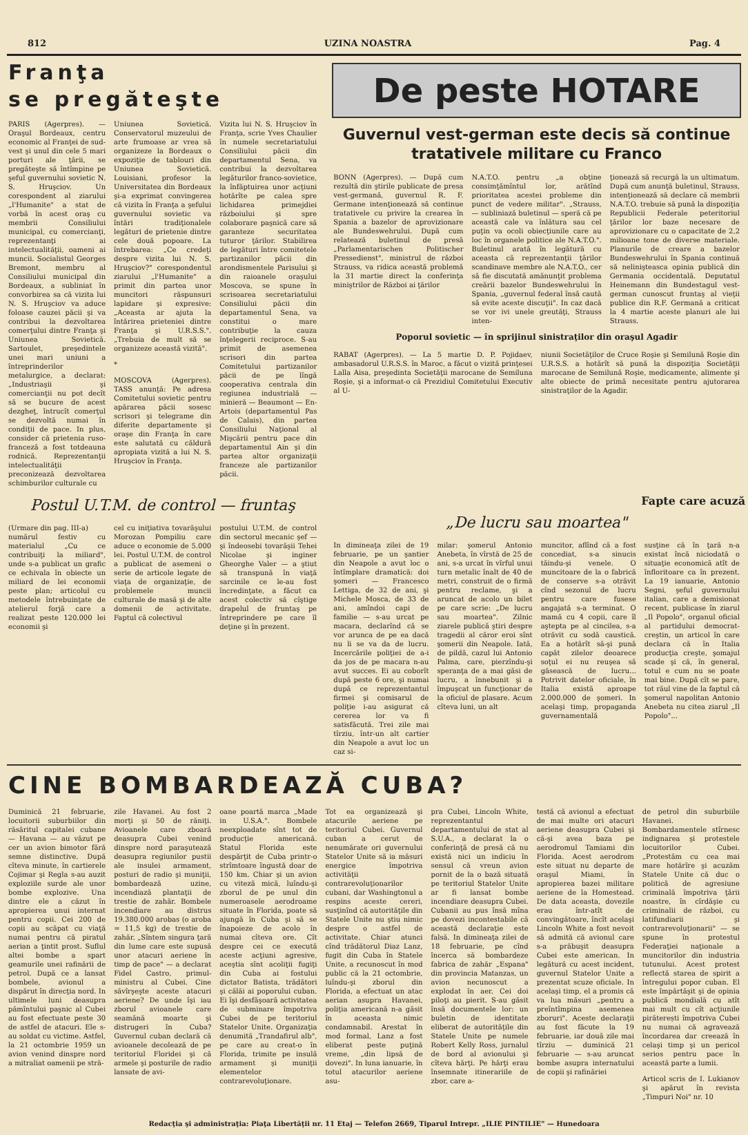812 UZINA NOASTRA Pag. 4
Franţa
se pregăteşte
PARIS (Agerpres). — Oraşul Bordeaux, centru economic al Franţei de sud-vest şi unul din cele 5 mari porturi ale ţării, se pregăteşte să întîmpine pe şeful guvernului sovietic N. S. Hruşciov. Un corespondent al ziarului „l'Humanite" a stat de vorbă în acest oraş cu membrii Consiliului municipal, cu comercianţi, reprezentanţi ai intelectualităţii, oameni ai muncii. Socialistul Georges Bremont, membru al Consiliului municipal din Bordeaux, a subliniat în convorbirea sa că vizita lui N. S. Hruşciov va aduce foloase cauzei păcii şi va contribui la dezvoltarea comerţului dintre Franţa şi Uniunea Sovietică. Sartoulet, preşedintele unei mari uniuni a întreprinderilor metalurgice, a declarat: „Industriaşii şi comercianţii nu pot decît să se bucure de acest dezgheţ, întrucît comerţul se dezvoltă numai în condiţii de pace. In plus, consider că prietenia ruso-franceză a fost totdeauna rodnică. Reprezentanţii intelectualităţii preconizează dezvoltarea schimburilor culturale cu
Uniunea Sovietică. Conservatorul muzeului de arte frumoase ar vrea să organizeze la Bordeaux o expoziţie de tablouri din Uniunea Sovietică. Louisiani, profesor la Universitatea din Bordeaux şi-a exprimat convingerea că vizita în Franţa a şefului guvernului sovietic va întări tradiţionalele legături de prietenie dintre cele două popoare. La întrebarea: „Ce credeţi despre vizita lui N. S. Hruşciov?" corespondentul ziarului „l'Humanite" a primit din partea unor muncitori răspunsuri lapidare şi expresive: „Aceasta ar ajuta la întărirea prieteniei dintre Franţa şi U.R.S.S.". „Trebuia de mult să se organizeze această vizită".
*
MOSCOVA (Agerpres). TASS anunţă: Pe adresa Comitetului sovietic pentru apărarea păcii sosesc scrisori şi telegrame din diferite departamente şi oraşe din Franţa în care este salutată cu căldură apropiata vizită a lui N. S. Hruşciov în Franţa.
Vizita lui N. S. Hruşciov în Franţa, scrie Yves Chaulier în numele secretariatului Consiliului păcii din departamentul Sena, va contribui la dezvoltarea legăturilor franco-sovietice, la înfăptuirea unor acţiuni hotărîte pe calea spre lichidarea primejdiei războiului şi spre colaborare paşnică care să garanteze securitatea tuturor ţărilor. Stabilirea de legături între comitetele partizanilor păcii din arondismentele Parisului şi din raioanele oraşului Moscova, se spune în scrisoarea secretariatului Consiliului păcii din departamentul Sena, va constitui o mare contribuţie la cauza înţelegerii reciproce. S-au primit de asemenea scrisori din partea Comitetului partizanilor păcii de pe lîngă cooperativa centrala din regiunea industrială — minieră — Beaumont — En-Artois (departamentul Pas de Calais), din partea Consiliului Naţional al Mişcării pentru pace din departamentul Ain şi din partea altor organizaţii franceze ale partizanilor păcii.
De peste HOTARE
Guvernul vest-german este decis să continue tratativele militare cu Franco
BONN (Agerpres). — După cum rezultă din ştirile publicate de presa vest-germană, guvernul R. F. Germane intenţionează să continue tratativele cu privire la crearea în Spania a bazelor de aprovizionare ale Bundeswehrului. După cum relatează buletinul de presă „Parlamentarischen Politischer Pressedienst", ministrul de război Strauss, va ridica această problemă la 31 martie direct la conferinţa miniştrilor de Război ai ţărilor
N.A.T.O. pentru „a obţine consimţămîntul lor, arătînd prioritatea acestei probleme din punct de vedere militar". „Strauss, — subliniază buletinul — speră că pe această cale va înlătura sau cel puţin va ocoli obiecţiunile care au loc în organele politice ale N.A.T.O.". Buletinul arată în legătură cu aceasta că reprezentanţii ţărilor scandinave membre ale N.A.T.O., cer să fie discutată amănunţit problema creării bazelor Bundeswehrului în Spania, „guvernul federal însă caută să evite aceste discuţii". In caz dacă se vor ivi unele greutăţi, Strauss inten-
ţionează să recurgă la un ultimatum. După cum anunţă buletinul, Strauss, intenţionează să declare că membrii N.A.T.O. trebuie să pună la dispoziţia Republicii Federale peteritoriul ţărilor lor baze necesare de aprovizionare cu o capacitate de 2,2 milioane tone de diverse materiale. Planurile de creare a bazelor Bundeswehrului în Spania continuă să nelinişteasca opinia publică din Germania occidentală. Deputatul Heinemann din Bundestagul vest-german cunoscut fruntaş al vieţii publice din R.F. Germană a criticat la 4 martie aceste planuri ale lui Strauss.
Poporul sovietic — în sprijinul sinistraţilor din oraşul Agadir
RABAT (Agerpres). — La 5 martie D. P. Pojidaev, ambasadorul U.R.S.S. în Maroc, a făcut o vizită prinţesei Lalla Aisa, preşedinta Societăţii marocane de Semiluna Roşie, şi a informat-o că Prezidiul Comitetului Executiv al U-
niunii Societăţilor de Cruce Roşie şi Semilună Roşie din U.R.S.S. a hotărît să pună la dispoziţia Societăţii marocane de Semilună Roşie, medicamente, alimente şi alte obiecte de primă necesitate pentru ajutorarea sinistraţilor de la Agadir.
Postul U.T.M. de control — fruntaş
(Urmare din pag. III-a)
numărul festiv cu materialul „Cu ce contribuiţi la miliard", unde s-a publicat un grafic ce echivala în obiecte un miliard de lei economii peste plan; articolul cu metodele întrebuinţate de atelierul forjă care a realizat peste 120.000 lei economii şi
cel cu iniţiativa tovarăşului Morozan Pompiliu care aduce o economie de 5.000 lei. Postul U.T.M. de control a publicat de asemeni o serie de articole legate de viaţa de organizaţie, de problemele muncii culturale de masă şi de alte domenii de activitate. Faptul că colectivul
postului U.T.M. de control din sectorul mecanic şef — şi îndeosebi tovarăşii Tehei Nicolae şi inginer Gheorghe Valer — a ştiut să transpună în viaţă sarcinile ce le-au fost încredinţate, a făcut ca acest colectiv să cîştige drapelul de fruntaş pe întreprindere pe care îl deţine şi în prezent.
Fapte care acuză
„De lucru sau moartea"
In dimineaţa zilei de 19 februarie, pe un şantier din Neapole a avut loc o întîmplare dramatică: doi şomeri — Francesco Lettiga, de 32 de ani, şi Michele Mosca, de 33 de ani, amîndoi capi de familie — s-au urcat pe macara, declarînd că se vor arunca de pe ea dacă nu li se va da de lucru. Incercările poliţiei de a-i da jos de pe macara n-au avut succes. Ei au coborît după peste 6 ore, şi numai după ce reprezentantul firmei şi comisarul de poliţie i-au asigurat că cererea lor va fi satisfăcută. Trei zile mai tîrziu, într-un alt cartier din Neapole a avut loc un caz si-
milar: şomerul Antonio Anebeta, în vîrstă de 25 de ani, s-a urcat în vîrful unui turn metalic înalt de 40 de metri, construit de o firmă pentru reclame, şi a aruncat de acolo un bilet pe care scrie: „De lucru sau moartea". Zilnic ziarele publică ştiri despre tragedii al căror eroi sînt şomerii din Neapole. Iată, de pildă, cazul lui Antonio Palma, care, pierzîndu-şi speranţa de a mai găsi de lucru, a înnebunit şi a împuşcat un funcţionar de la oficiul de plasare. Acum cîteva luni, un alt
muncitor, aflînd că a fost concediat, s-a sinucis tăindu-şi venele. O muncitoare de la o fabrică de conserve s-a otrăvit cînd sezonul de lucru pentru care fusese angajată s-a terminat. O mamă cu 4 copii, care îl aştepta pe al cincilea, s-a otrăvit cu sodă caustică. Ea a hotărît să-şi pună capăt zilelor deoarece soţul ei nu reuşea să găsească de lucru... Potrivit datelor oficiale, în Italia există aproape 2.000.000 de şomeri. In acelaşi timp, propaganda guvernamentală
susţine că în ţară n-a existat încă niciodată o situaţie economică atît de înfloritoare ca în prezent. La 19 ianuarie, Antonio Segni, şeful guvernului italian, care a demisionat recent, publicase în ziarul „Il Popolo", organul oficial al partidului democrat-creştin, un articol în care declara că în Italia producţia creşte, şomajul scade şi că, în general, totul e cum nu se poate mai bine. După cît se pare, tot răul vine de la faptul că şomerul napolitan Antonio Anebeta nu citea ziarul „Il Popolo"...
CINE BOMBARDEAZĂ CUBA?
Duminică 21 februarie, locuitorii suburbiilor din răsăritul capitalei cubane — Havana — au văzut pe cer un avion bimotor fără semne distinctive. După cîteva minute, în cartierele Cojimar şi Regla s-au auzit exploziile surde ale unor bombe explozive. Una dintre ele a căzut în apropierea unui internat pentru copii. Cei 200 de copii au scăpat cu viaţă numai pentru că piratul aerian a ţintit prost. Suflul altei bombe a spart geamurile unei rafinării de petrol. După ce a lansat bombele, avionul a dispărut în direcţia nord. In ultimele luni deasupra pămîntului paşnic al Cubei au fost efectuate peste 30 de astfel de atacuri. Ele s-au soldat cu victime. Astfel, la 21 octombrie 1959 un avion venind dinspre nord a mitraliat oamenii pe stră-
zile Havanei. Au fost 2 morţi şi 50 de răniţi. Avioanele care zboară deasupra Cubei venind dinspre nord paraşutează deasupra regiunilor pustii ale insulei armament, posturi de radio şi muniţii, bombardează uzine, incendiază plantaţii de trestie de zahăr. Bombele incendiare au distrus 19.380.000 arobas (o aroba = 11,5 kg) de trestie de zahăr. „Sîntem singura ţară din lume care este supusă unor atacuri aeriene în timp de pace" — a declarat Fidel Castro, primul-ministru al Cubei. Cine săvîrşeşte aceste atacuri aeriene? De unde îşi iau zborul avioanele care seamănă moarte şi distrugeri în Cuba? Guvernul cuban declară că avioanele decolează de pe teritoriul Floridei şi că armele şi posturile de radio lansate de avi-
oane poartă marca „Made in U.S.A.". Bombele neexploadate sînt tot de producţie americană. Statul Florida este despărţit de Cuba printr-o strîmtoare îngustă doar de 150 km. Chiar şi un avion cu viteză mică, luîndu-şi zborul de pe unul din numeroasele aerodroame situate în Florida, poate să ajungă în Cuba şi să se înapoieze de acolo în numai cîteva ore. Cît despre cei ce execută aceste acţiuni agresive, aceştia sînt acoliţii fugiţi din Cuba ai fostului dictator Batista, trădători şi călăi ai poporului cuban. Ei îşi desfăşoară activitatea de subminare împotriva Cubei de pe teritoriul Statelor Unite. Organizaţia denumită „Trandafirul alb", pe care au creat-o în Florida, trimite pe insulă armament şi muniţii elementelor contrarevoluţionare.
Tot ea organizează şi atacurile aeriene pe teritoriul Cubei. Guvernul cuban a cerut de nenumărate ori guvernului Statelor Unite să ia măsuri energice împotriva activităţii contrarevoluţionarilor cubani, dar Washingtonul a respins aceste cereri, susţinînd că autorităţile din Statele Unite nu ştiu nimic despre o astfel de activitate. Chiar atunci cînd trădătorul Diaz Lanz, fugit din Cuba în Statele Unite, a recunoscut în mod public că la 21 octombrie, luîndu-şi zborul din Florida, a efectuat un atac aerian asupra Havanei, poliţia americană n-a găsit în aceasta nimic condamnabil. Arestat în mod formal, Lanz a fost eliberat peste puţină vreme, „din lipsă de dovezi". In luna ianuarie, în totul atacurilor aeriene asu-
pra Cubei, Lincoln White, reprezentantul departamentului de stat al S.U.A., a declarat la o conferinţă de presă că nu există nici un indiciu în sensul că vreun avion pornit de la o bază situată pe teritoriul Statelor Unite ar fi lansat bombe incendiare deasupra Cubei. Cubanii au pus însă mîna pe dovezi incontestabile că această declaraţie este falsă. In dimineaţa zilei de 18 februarie, pe cînd încerca să bombardeze fabrica de zahăr „Espana" din provincia Matanzas, un avion necunoscut a explodat în aer. Cei doi piloţi au pierit. S-au găsit însă documentele lor: un buletin de identitate eliberat de autorităţile din Statele Unite pe numele Robert Kelly Ross, jurnalul de bord al avionului şi cîteva hărţi. Pe hărţi erau însemnate itinerariile de zbor, care a-
testă că avionul a efectuat de mai multe ori atacuri aeriene deasupra Cubei şi că-şi avea baza pe aerodromul Tamiami din Florida. Acest aerodrom este situat nu departe de oraşul Miami, în apropierea bazei militare aeriene de la Homestead. De data aceasta, dovezile erau într-atît de convingătoare, încît acelaşi Lincoln White a fost nevoit să admită că avionul care s-a prăbuşit deasupra Cubei este american. In legătură cu acest incident, guvernul Statelor Unite a prezentat scuze oficiale. In acelaşi timp, el a promis că va lua măsuri „pentru a preîntîmpina asemenea zboruri". Aceste declaraţii au fost făcute la 19 februarie, iar două zile mai tîrziu — duminică 21 februarie — s-au aruncat bombe asupra internatului de copii şi rafinăriei
de petrol din suburbiile Havanei. Bombardamentele stîrnesc indignarea şi protestele locuitorilor Cubei. „Protestăm cu cea mai mare hotărîre şi acuzăm Statele Unite că duc o politică de agresiune criminală împotriva ţării noastre, în cîrdăşie cu criminalii de război, cu latifundiarii şi contrarevoluţionarii" — se spune în protestul Federaţiei naţionale a muncitorilor din industria tutunului. Acest protest reflectă starea de spirit a întregului popor cuban. El este împărtăşit şi de opinia publică mondială cu atît mai mult cu cît acţiunile pirăterești împotriva Cubei nu numai că agravează încordarea dar creează în celaşi timp şi un pericol serios pentru pace în această parte a lumii.
Articol scris de I. Lukianov şi apărut în revista „Timpuri Noi" nr. 10
Redacţia şi administraţia: Piaţa Libertăţii nr. 11 Etaj — Telefon 2669, Tiparul Intrepr. „ILIE PINTILIE" — Hunedoara